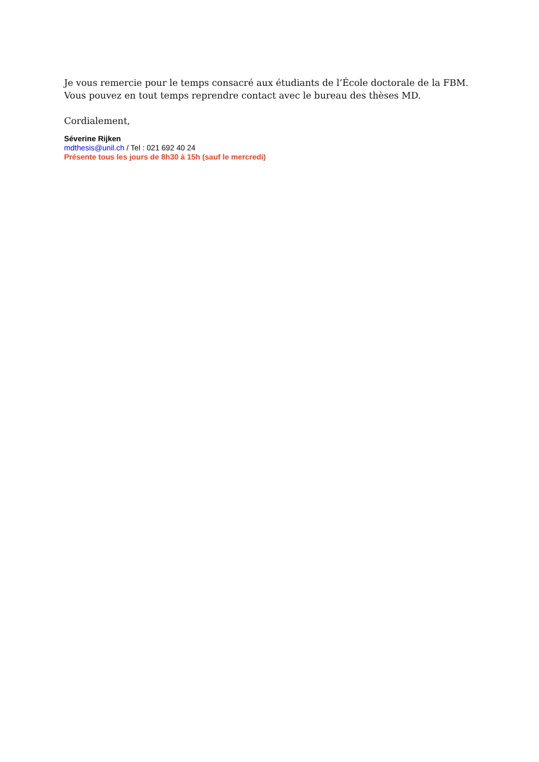Je vous remercie pour le temps consacré aux étudiants de l’École doctorale de la FBM.
Vous pouvez en tout temps reprendre contact avec le bureau des thèses MD.
Cordialement,
Séverine Rijken
mdthesis@unil.ch / Tel : 021 692 40 24
Présente tous les jours de 8h30 à 15h (sauf le mercredi)